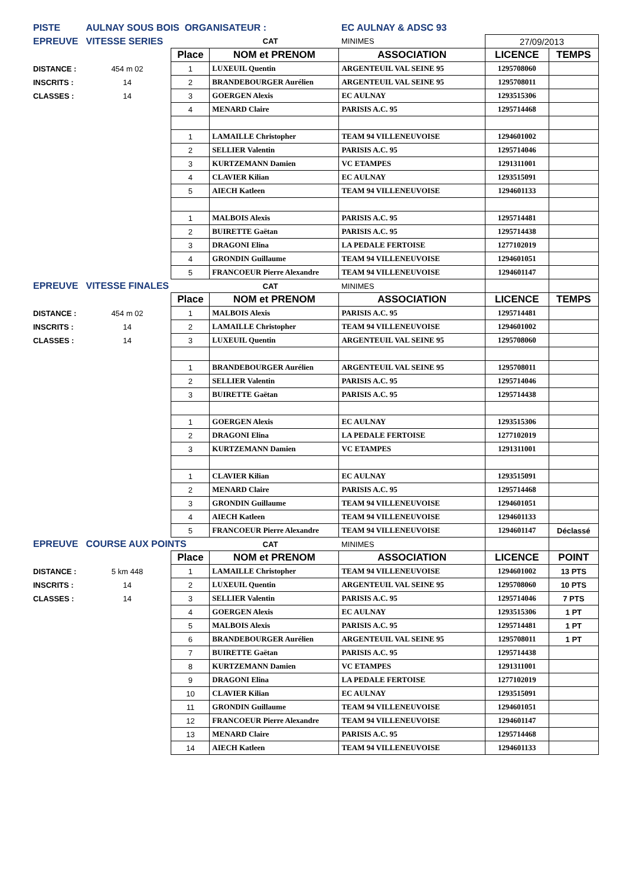| PISTE | AULNAY SOUS BOIS ORGANISATEUR : | | | EC AULNAY & ADSC 93 | | |
| EPREUVE | VITESSE SERIES | | CAT | MINIMES | 27/09/2013 | |
| | | Place | NOM et PRENOM | ASSOCIATION | LICENCE | TEMPS |
| DISTANCE : | 454 m 02 | 1 | LUXEUIL Quentin | ARGENTEUIL VAL SEINE 95 | 1295708060 | |
| INSCRITS : | 14 | 2 | BRANDEBOURGER Aurélien | ARGENTEUIL VAL SEINE 95 | 1295708011 | |
| CLASSES : | 14 | 3 | GOERGEN Alexis | EC AULNAY | 1293515306 | |
| | | 4 | MENARD Claire | PARISIS A.C. 95 | 1295714468 | |
| | | 1 | LAMAILLE Christopher | TEAM 94 VILLENEUVOISE | 1294601002 | |
| | | 2 | SELLIER Valentin | PARISIS A.C. 95 | 1295714046 | |
| | | 3 | KURTZEMANN Damien | VC ETAMPES | 1291311001 | |
| | | 4 | CLAVIER Kilian | EC AULNAY | 1293515091 | |
| | | 5 | AIECH Katleen | TEAM 94 VILLENEUVOISE | 1294601133 | |
| | | 1 | MALBOIS Alexis | PARISIS A.C. 95 | 1295714481 | |
| | | 2 | BUIRETTE Gaëtan | PARISIS A.C. 95 | 1295714438 | |
| | | 3 | DRAGONI Elina | LA PEDALE FERTOISE | 1277102019 | |
| | | 4 | GRONDIN Guillaume | TEAM 94 VILLENEUVOISE | 1294601051 | |
| | | 5 | FRANCOEUR Pierre Alexandre | TEAM 94 VILLENEUVOISE | 1294601147 | |
| EPREUVE | VITESSE FINALES | | CAT | MINIMES | | |
| | | Place | NOM et PRENOM | ASSOCIATION | LICENCE | TEMPS |
| DISTANCE : | 454 m 02 | 1 | MALBOIS Alexis | PARISIS A.C. 95 | 1295714481 | |
| INSCRITS : | 14 | 2 | LAMAILLE Christopher | TEAM 94 VILLENEUVOISE | 1294601002 | |
| CLASSES : | 14 | 3 | LUXEUIL Quentin | ARGENTEUIL VAL SEINE 95 | 1295708060 | |
| | | 1 | BRANDEBOURGER Aurélien | ARGENTEUIL VAL SEINE 95 | 1295708011 | |
| | | 2 | SELLIER Valentin | PARISIS A.C. 95 | 1295714046 | |
| | | 3 | BUIRETTE Gaëtan | PARISIS A.C. 95 | 1295714438 | |
| | | 1 | GOERGEN Alexis | EC AULNAY | 1293515306 | |
| | | 2 | DRAGONI Elina | LA PEDALE FERTOISE | 1277102019 | |
| | | 3 | KURTZEMANN Damien | VC ETAMPES | 1291311001 | |
| | | 1 | CLAVIER Kilian | EC AULNAY | 1293515091 | |
| | | 2 | MENARD Claire | PARISIS A.C. 95 | 1295714468 | |
| | | 3 | GRONDIN Guillaume | TEAM 94 VILLENEUVOISE | 1294601051 | |
| | | 4 | AIECH Katleen | TEAM 94 VILLENEUVOISE | 1294601133 | |
| | | 5 | FRANCOEUR Pierre Alexandre | TEAM 94 VILLENEUVOISE | 1294601147 | Déclassé |
| EPREUVE | COURSE AUX POINTS | | CAT | MINIMES | | |
| | | Place | NOM et PRENOM | ASSOCIATION | LICENCE | POINT |
| DISTANCE : | 5 km 448 | 1 | LAMAILLE Christopher | TEAM 94 VILLENEUVOISE | 1294601002 | 13 PTS |
| INSCRITS : | 14 | 2 | LUXEUIL Quentin | ARGENTEUIL VAL SEINE 95 | 1295708060 | 10 PTS |
| CLASSES : | 14 | 3 | SELLIER Valentin | PARISIS A.C. 95 | 1295714046 | 7 PTS |
| | | 4 | GOERGEN Alexis | EC AULNAY | 1293515306 | 1 PT |
| | | 5 | MALBOIS Alexis | PARISIS A.C. 95 | 1295714481 | 1 PT |
| | | 6 | BRANDEBOURGER Aurélien | ARGENTEUIL VAL SEINE 95 | 1295708011 | 1 PT |
| | | 7 | BUIRETTE Gaëtan | PARISIS A.C. 95 | 1295714438 | |
| | | 8 | KURTZEMANN Damien | VC ETAMPES | 1291311001 | |
| | | 9 | DRAGONI Elina | LA PEDALE FERTOISE | 1277102019 | |
| | | 10 | CLAVIER Kilian | EC AULNAY | 1293515091 | |
| | | 11 | GRONDIN Guillaume | TEAM 94 VILLENEUVOISE | 1294601051 | |
| | | 12 | FRANCOEUR Pierre Alexandre | TEAM 94 VILLENEUVOISE | 1294601147 | |
| | | 13 | MENARD Claire | PARISIS A.C. 95 | 1295714468 | |
| | | 14 | AIECH Katleen | TEAM 94 VILLENEUVOISE | 1294601133 | |